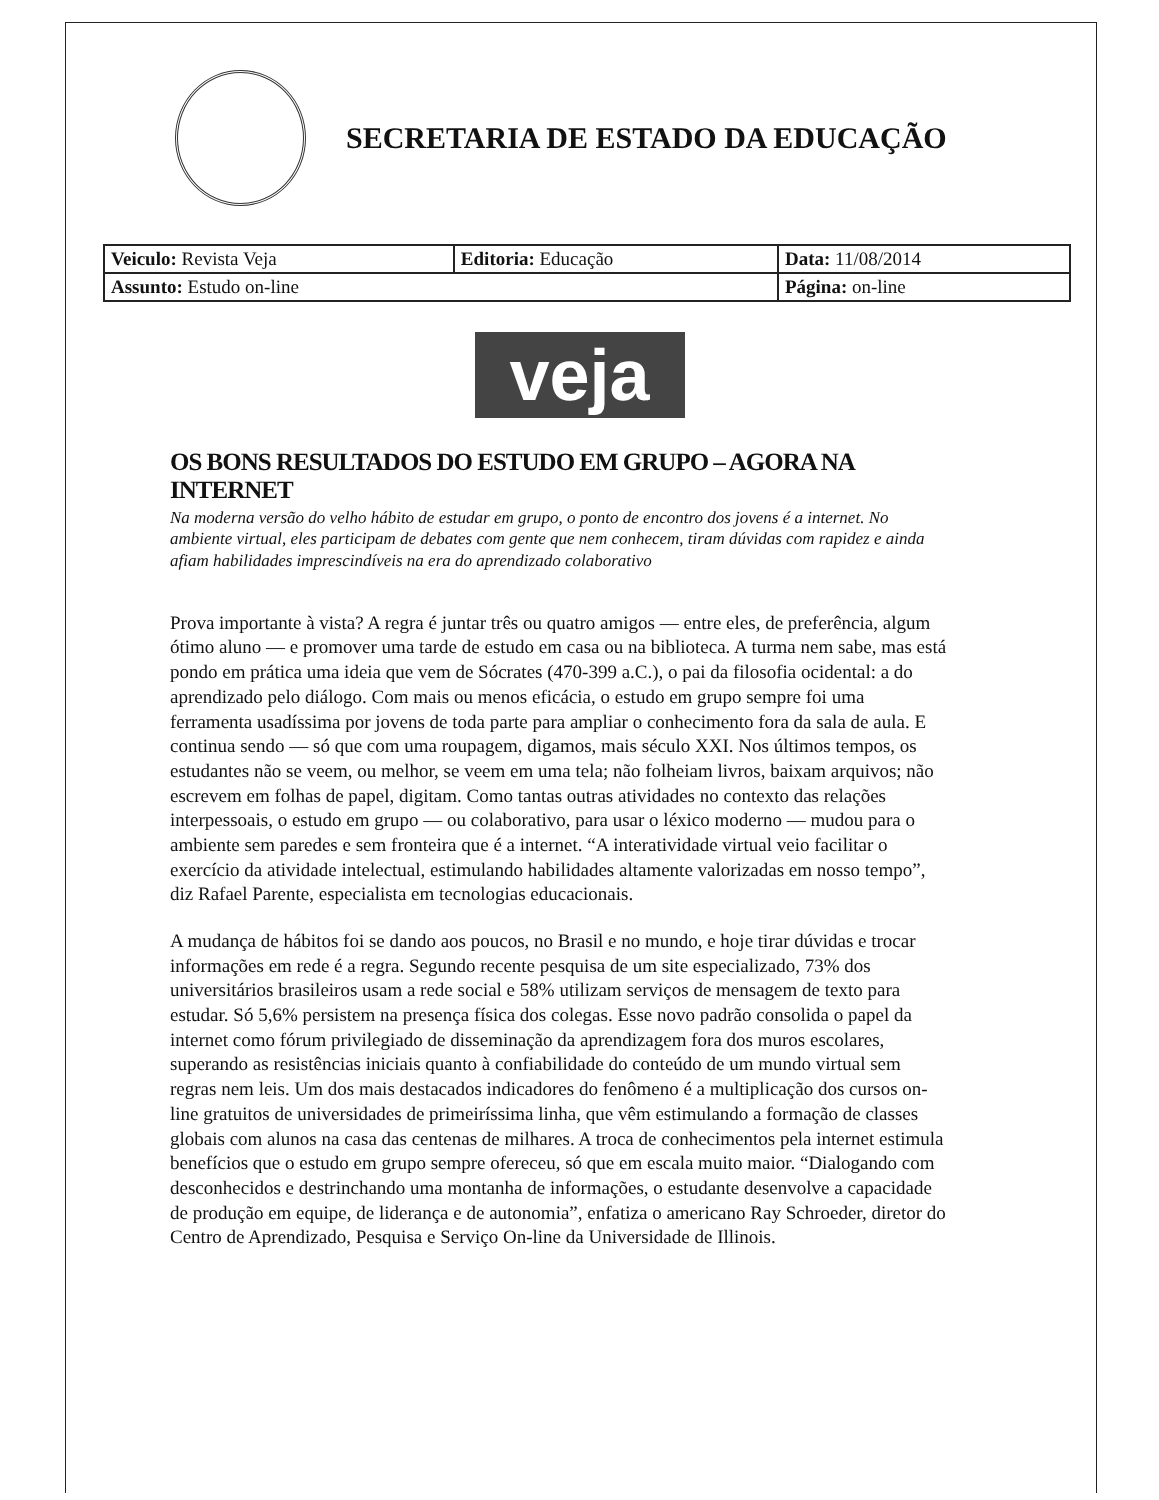SECRETARIA DE ESTADO DA EDUCAÇÃO
| Veiculo: Revista Veja | Editoria: Educação | Data: 11/08/2014 |
| Assunto: Estudo on-line | | Página: on-line |
veja
OS BONS RESULTADOS DO ESTUDO EM GRUPO – AGORA NA INTERNET
Na moderna versão do velho hábito de estudar em grupo, o ponto de encontro dos jovens é a internet. No ambiente virtual, eles participam de debates com gente que nem conhecem, tiram dúvidas com rapidez e ainda afiam habilidades imprescindíveis na era do aprendizado colaborativo
Prova importante à vista? A regra é juntar três ou quatro amigos — entre eles, de preferência, algum ótimo aluno — e promover uma tarde de estudo em casa ou na biblioteca. A turma nem sabe, mas está pondo em prática uma ideia que vem de Sócrates (470-399 a.C.), o pai da filosofia ocidental: a do aprendizado pelo diálogo. Com mais ou menos eficácia, o estudo em grupo sempre foi uma ferramenta usadíssima por jovens de toda parte para ampliar o conhecimento fora da sala de aula. E continua sendo — só que com uma roupagem, digamos, mais século XXI. Nos últimos tempos, os estudantes não se veem, ou melhor, se veem em uma tela; não folheiam livros, baixam arquivos; não escrevem em folhas de papel, digitam. Como tantas outras atividades no contexto das relações interpessoais, o estudo em grupo — ou colaborativo, para usar o léxico moderno — mudou para o ambiente sem paredes e sem fronteira que é a internet. “A interatividade virtual veio facilitar o exercício da atividade intelectual, estimulando habilidades altamente valorizadas em nosso tempo”, diz Rafael Parente, especialista em tecnologias educacionais.
A mudança de hábitos foi se dando aos poucos, no Brasil e no mundo, e hoje tirar dúvidas e trocar informações em rede é a regra. Segundo recente pesquisa de um site especializado, 73% dos universitários brasileiros usam a rede social e 58% utilizam serviços de mensagem de texto para estudar. Só 5,6% persistem na presença física dos colegas. Esse novo padrão consolida o papel da internet como fórum privilegiado de disseminação da aprendizagem fora dos muros escolares, superando as resistências iniciais quanto à confiabilidade do conteúdo de um mundo virtual sem regras nem leis. Um dos mais destacados indicadores do fenômeno é a multiplicação dos cursos on-line gratuitos de universidades de primeiríssima linha, que vêm estimulando a formação de classes globais com alunos na casa das centenas de milhares. A troca de conhecimentos pela internet estimula benefícios que o estudo em grupo sempre ofereceu, só que em escala muito maior. “Dialogando com desconhecidos e destrinchando uma montanha de informações, o estudante desenvolve a capacidade de produção em equipe, de liderança e de autonomia”, enfatiza o americano Ray Schroeder, diretor do Centro de Aprendizado, Pesquisa e Serviço On-line da Universidade de Illinois.